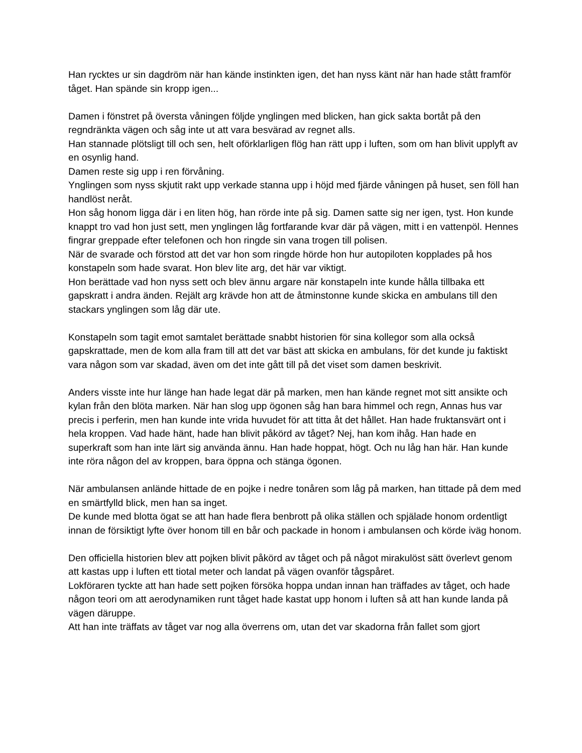Han rycktes ur sin dagdröm när han kände instinkten igen, det han nyss känt när han hade stått framför tåget. Han spände sin kropp igen...
Damen i fönstret på översta våningen följde ynglingen med blicken, han gick sakta bortåt på den regndränkta vägen och såg inte ut att vara besvärad av regnet alls.
Han stannade plötsligt till och sen, helt oförklarligen flög han rätt upp i luften, som om han blivit upplyft av en osynlig hand.
Damen reste sig upp i ren förvåning.
Ynglingen som nyss skjutit rakt upp verkade stanna upp i höjd med fjärde våningen på huset, sen föll han handlöst neråt.
Hon såg honom ligga där i en liten hög, han rörde inte på sig. Damen satte sig ner igen, tyst. Hon kunde knappt tro vad hon just sett, men ynglingen låg fortfarande kvar där på vägen, mitt i en vattenpöl. Hennes fingrar greppade efter telefonen och hon ringde sin vana trogen till polisen.
När de svarade och förstod att det var hon som ringde hörde hon hur autopiloten kopplades på hos konstapeln som hade svarat. Hon blev lite arg, det här var viktigt.
Hon berättade vad hon nyss sett och blev ännu argare när konstapeln inte kunde hålla tillbaka ett gapskratt i andra änden. Rejält arg krävde hon att de åtminstonne kunde skicka en ambulans till den stackars ynglingen som låg där ute.
Konstapeln som tagit emot samtalet berättade snabbt historien för sina kollegor som alla också gapskrattade, men de kom alla fram till att det var bäst att skicka en ambulans, för det kunde ju faktiskt vara någon som var skadad, även om det inte gått till på det viset som damen beskrivit.
Anders visste inte hur länge han hade legat där på marken, men han kände regnet mot sitt ansikte och kylan från den blöta marken. När han slog upp ögonen såg han bara himmel och regn, Annas hus var precis i perferin, men han kunde inte vrida huvudet för att titta åt det hållet. Han hade fruktansvärt ont i hela kroppen. Vad hade hänt, hade han blivit påkörd av tåget? Nej, han kom ihåg. Han hade en superkraft som han inte lärt sig använda ännu. Han hade hoppat, högt. Och nu låg han här. Han kunde inte röra någon del av kroppen, bara öppna och stänga ögonen.
När ambulansen anlände hittade de en pojke i nedre tonåren som låg på marken, han tittade på dem med en smärtfylld blick, men han sa inget.
De kunde med blotta ögat se att han hade flera benbrott på olika ställen och spjälade honom ordentligt innan de försiktigt lyfte över honom till en bår och packade in honom i ambulansen och körde iväg honom.
Den officiella historien blev att pojken blivit påkörd av tåget och på något mirakulöst sätt överlevt genom att kastas upp i luften ett tiotal meter och landat på vägen ovanför tågspåret.
Lokföraren tyckte att han hade sett pojken försöka hoppa undan innan han träffades av tåget, och hade någon teori om att aerodynamiken runt tåget hade kastat upp honom i luften så att han kunde landa på vägen däruppe.
Att han inte träffats av tåget var nog alla överrens om, utan det var skadorna från fallet som gjort